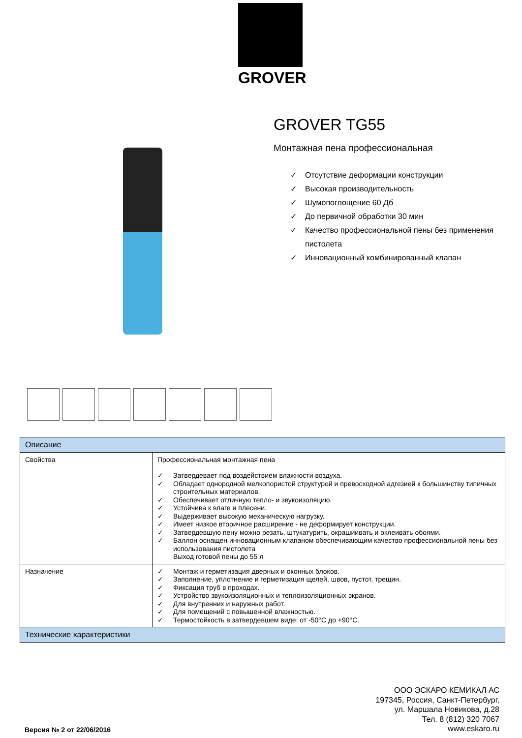GROVER
GROVER TG55
Монтажная пена профессиональная
✓ Отсутствие деформации конструкции
✓ Высокая производительность
✓ Шумопоглощение 60 Дб
✓ До первичной обработки 30 мин
✓ Качество профессиональной пены без применения пистолета
✓ Инновационный комбинированный клапан
| Описание | |
| --- | --- |
| Свойства | Профессиональная монтажная пена ✓ Затвердевает под воздействием влажности воздуха. ✓ Обладает однородной мелкопористой структурой и превосходной адгезией к большинству типичных строительных материалов. ✓ Обеспечивает отличную тепло- и звукоизоляцию. ✓ Устойчива к влаге и плесени. ✓ Выдерживает высокую механическую нагрузку. ✓ Имеет низкое вторичное расширение - не деформирует конструкции. ✓ Затвердевшую пену можно резать, штукатурить, окрашиивать и оклеивать обоями. ✓ Баллон оснащен инновационным клапаном обеспечивающим качество профессиональной пены без использования пистолета Выход готовой пены до 55 л |
| Назначение | ✓ Монтаж и герметизация дверных и оконных блоков. ✓ Заполнение, уплотнение и герметизация щелей, швов, пустот, трещин. ✓ Фиксация труб в проходах. ✓ Устройство звукоизоляционных и теплоизоляционных экранов. ✓ Для внутренних и наружных работ. ✓ Для помещений с повышенной влажностью. ✓ Термостойкость в затвердевшем виде: от -50°С до +90°С. |
| Технические характеристики | |
ООО ЭСКАРО КЕМИКАЛ АС
197345, Россия, Санкт-Петербург,
ул. Маршала Новикова, д.28
Тел. 8 (812) 320 7067
www.eskaro.ru
Версия № 2 от 22/06/2016